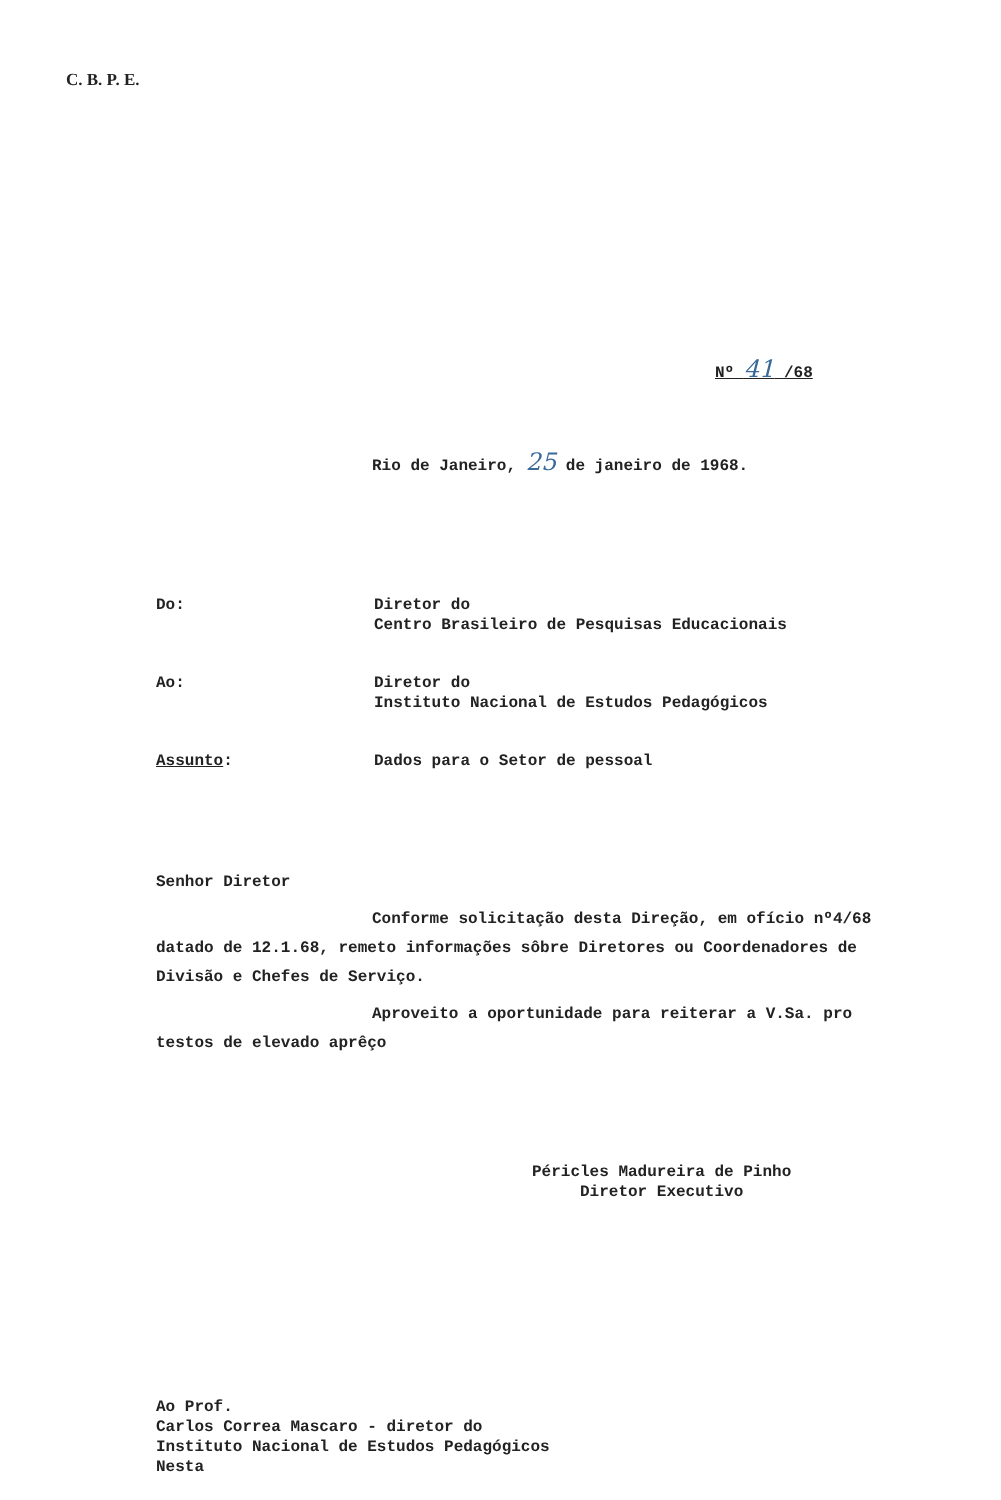C. B. P. E.
Nº 41 /68
Rio de Janeiro, 25 de janeiro de 1968.
Do: Diretor do
Centro Brasileiro de Pesquisas Educacionais
Ao: Diretor do
Instituto Nacional de Estudos Pedagógicos
Assunto: Dados para o Setor de pessoal
Senhor Diretor
Conforme solicitação desta Direção, em ofício nº4/68 datado de 12.1.68, remeto informações sôbre Diretores ou Coordenadores de Divisão e Chefes de Serviço.
Aproveito a oportunidade para reiterar a V.Sa. pro testos de elevado aprêço
Péricles Madureira de Pinho
Diretor Executivo
Ao Prof.
Carlos Correa Mascaro - diretor do
Instituto Nacional de Estudos Pedagógicos
Nesta